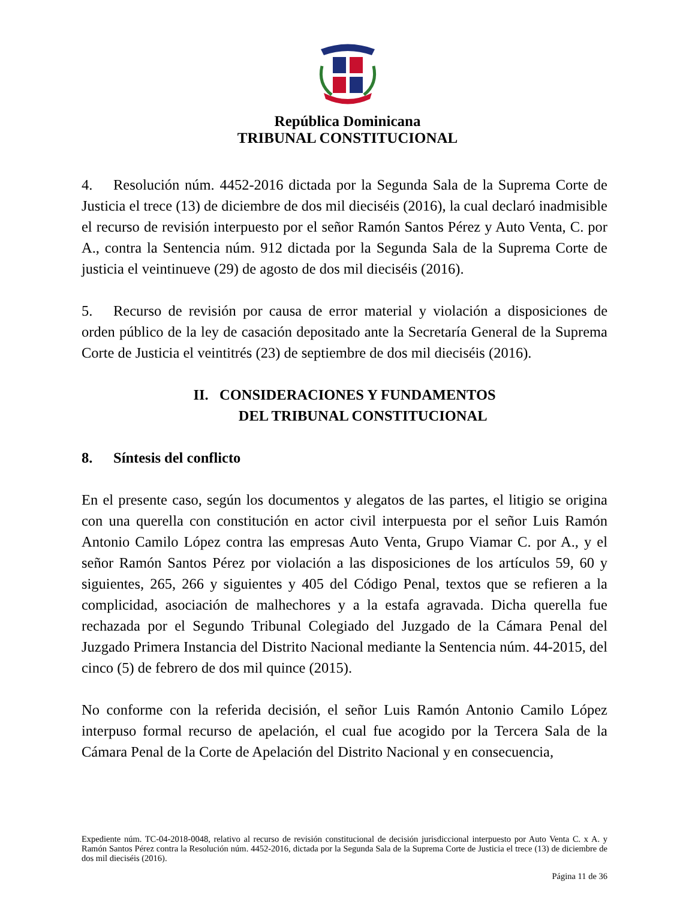República Dominicana
TRIBUNAL CONSTITUCIONAL
4. Resolución núm. 4452-2016 dictada por la Segunda Sala de la Suprema Corte de Justicia el trece (13) de diciembre de dos mil dieciséis (2016), la cual declaró inadmisible el recurso de revisión interpuesto por el señor Ramón Santos Pérez y Auto Venta, C. por A., contra la Sentencia núm. 912 dictada por la Segunda Sala de la Suprema Corte de justicia el veintinueve (29) de agosto de dos mil dieciséis (2016).
5. Recurso de revisión por causa de error material y violación a disposiciones de orden público de la ley de casación depositado ante la Secretaría General de la Suprema Corte de Justicia el veintitrés (23) de septiembre de dos mil dieciséis (2016).
II. CONSIDERACIONES Y FUNDAMENTOS
DEL TRIBUNAL CONSTITUCIONAL
8. Síntesis del conflicto
En el presente caso, según los documentos y alegatos de las partes, el litigio se origina con una querella con constitución en actor civil interpuesta por el señor Luis Ramón Antonio Camilo López contra las empresas Auto Venta, Grupo Viamar C. por A., y el señor Ramón Santos Pérez por violación a las disposiciones de los artículos 59, 60 y siguientes, 265, 266 y siguientes y 405 del Código Penal, textos que se refieren a la complicidad, asociación de malhechores y a la estafa agravada. Dicha querella fue rechazada por el Segundo Tribunal Colegiado del Juzgado de la Cámara Penal del Juzgado Primera Instancia del Distrito Nacional mediante la Sentencia núm. 44-2015, del cinco (5) de febrero de dos mil quince (2015).
No conforme con la referida decisión, el señor Luis Ramón Antonio Camilo López interpuso formal recurso de apelación, el cual fue acogido por la Tercera Sala de la Cámara Penal de la Corte de Apelación del Distrito Nacional y en consecuencia,
Expediente núm. TC-04-2018-0048, relativo al recurso de revisión constitucional de decisión jurisdiccional interpuesto por Auto Venta C. x A. y Ramón Santos Pérez contra la Resolución núm. 4452-2016, dictada por la Segunda Sala de la Suprema Corte de Justicia el trece (13) de diciembre de dos mil dieciséis (2016).
Página 11 de 36